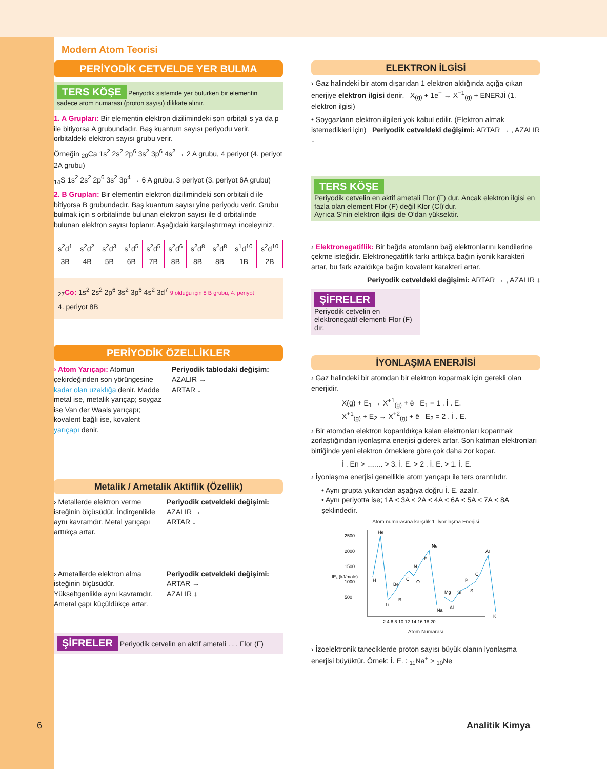Modern Atom Teorisi
PERİYODİK CETVELDE YER BULMA
TERS KÖŞE Periyodik sistemde yer bulurken bir elementin sadece atom numarası (proton sayısı) dikkate alınır.
1. A Grupları: Bir elementin elektron dizilimindeki son orbitali s ya da p ile bitiyorsa A grubundadır. Baş kuantum sayısı periyodu verir, orbitaldeki elektron sayısı grubu verir.
Örneğin <sub>20</sub>Ca 1s<sup>2</sup> 2s<sup>2</sup> 2p<sup>6</sup> 3s<sup>2</sup> 3p<sup>6</sup> 4s<sup>2</sup> → 2 A grubu, 4 periyot (4. periyot 2A grubu)
<sub>14</sub>S 1s<sup>2</sup> 2s<sup>2</sup> 2p<sup>6</sup> 3s<sup>2</sup> 3p<sup>4</sup> → 6 A grubu, 3 periyot (3. periyot 6A grubu)
2. B Grupları: Bir elementin elektron dizilimindeki son orbitali d ile bitiyorsa B grubundadır. Baş kuantum sayısı yine periyodu verir. Grubu bulmak için s orbitalinde bulunan elektron sayısı ile d orbitalinde bulunan elektron sayısı toplanır. Aşağıdaki karşılaştırmayı inceleyiniz.
| s<sup>2</sup>d<sup>1</sup> | s<sup>2</sup>d<sup>2</sup> | s<sup>2</sup>d<sup>3</sup> | s<sup>1</sup>d<sup>5</sup> | s<sup>2</sup>d<sup>5</sup> | s<sup>2</sup>d<sup>6</sup> | s<sup>2</sup>d<sup>8</sup> | s<sup>2</sup>d<sup>8</sup> | s<sup>1</sup>d<sup>10</sup> | s<sup>2</sup>d<sup>10</sup> |
| 3B | 4B | 5B | 6B | 7B | 8B | 8B | 8B | 1B | 2B |
<sub>27</sub>Co: 1s<sup>2</sup> 2s<sup>2</sup> 2p<sup>6</sup> 3s<sup>2</sup> 3p<sup>6</sup> 4s<sup>2</sup> 3d<sup>7</sup> 9 olduğu için 8 B grubu, 4. periyot
4. periyot 8B
PERİYODİK ÖZELLİKLER
› Atom Yarıçapı: Atomun çekirdeğinden son yörüngesine kadar olan uzaklığa denir. Madde metal ise, metalik yarıçap; soygaz ise Van der Waals yarıçapı; kovalent bağlı ise, kovalent yarıçapı denir.
Periyodik tablodaki değişim:
AZALIR →
ARTAR ↓
Metalik / Ametalik Aktiflik (Özellik)
› Metallerde elektron verme isteğinin ölçüsüdür. İndirgenlikle aynı kavramdır. Metal yarıçapı arttıkça artar.
Periyodik cetveldeki değişimi:
AZALIR →
ARTAR ↓
› Ametallerde elektron alma isteğinin ölçüsüdür. Yükseltgenlikle aynı kavramdır. Ametal çapı küçüldükçe artar.
Periyodik cetveldeki değişimi:
ARTAR →
AZALIR ↓
ŞİFRELER Periyodik cetvelin en aktif ametali . . . Flor (F)
ELEKTRON İLGİSİ
› Gaz halindeki bir atom dışarıdan 1 elektron aldığında açığa çıkan enerjiye elektron ilgisi denir. X<sub>(g)</sub> + 1e<sup>−</sup> → X<sup>−1</sup><sub>(g)</sub> + ENERJİ (1. elektron ilgisi)
• Soygazların elektron ilgileri yok kabul edilir. (Elektron almak istemedikleri için) Periyodik cetveldeki değişimi: ARTAR → , AZALIR ↓
TERS KÖŞE
Periyodik cetvelin en aktif ametali Flor (F) dur. Ancak elektron ilgisi en fazla olan element Flor (F) değil Klor (Cl)'dur.
Ayrıca S'nin elektron ilgisi de O'dan yüksektir.
› Elektronegatiflik: Bir bağda atomların bağ elektronlarını kendilerine çekme isteğidir. Elektronegatiflik farkı arttıkça bağın iyonik karakteri artar, bu fark azaldıkça bağın kovalent karakteri artar.
Periyodik cetveldeki değişimi: ARTAR → , AZALIR ↓
ŞİFRELER
Periyodik cetvelin en elektronegatif elementi Flor (F) dır.
İYONLAŞMA ENERJİSİ
› Gaz halindeki bir atomdan bir elektron koparmak için gerekli olan enerjidir.
X(g) + E<sub>1</sub> → X<sup>+1</sup><sub>(g)</sub> + ē E<sub>1</sub> = 1 . İ . E.
X<sup>+1</sup><sub>(g)</sub> + E<sub>2</sub> → X<sup>+2</sup><sub>(g)</sub> + ē E<sub>2</sub> = 2 . İ . E.
› Bir atomdan elektron koparıldıkça kalan elektronları koparmak zorlaştığından iyonlaşma enerjisi giderek artar. Son katman elektronları bittiğinde yeni elektron örneklere göre çok daha zor kopar.
İ . En > ........ > 3. İ. E. > 2 . İ. E. > 1. İ. E.
› İyonlaşma enerjisi genellikle atom yarıçapı ile ters orantılıdır.
• Aynı grupta yukarıdan aşağıya doğru İ. E. azalır.
• Aynı periyotta ise; 1A < 3A < 2A < 4A < 6A < 5A < 7A < 8A şeklindedir.
Atom numarasına karşılık 1. İyonlaşma Enerjisi
2500
2000
1500
IE₁ (kJ/mole)
1000
500
H
He
Li
Be
B
C
N
O
F
Ne
Na
Mg
Al
Si
P
S
Cl
Ar
K
2 4 6 8 10 12 14 16 18 20
Atom Numarası
› İzoelektronik taneciklerde proton sayısı büyük olanın iyonlaşma enerjisi büyüktür. Örnek: İ. E. : <sub>11</sub>Na<sup>+</sup> > <sub>10</sub>Ne
6 Analitik Kimya